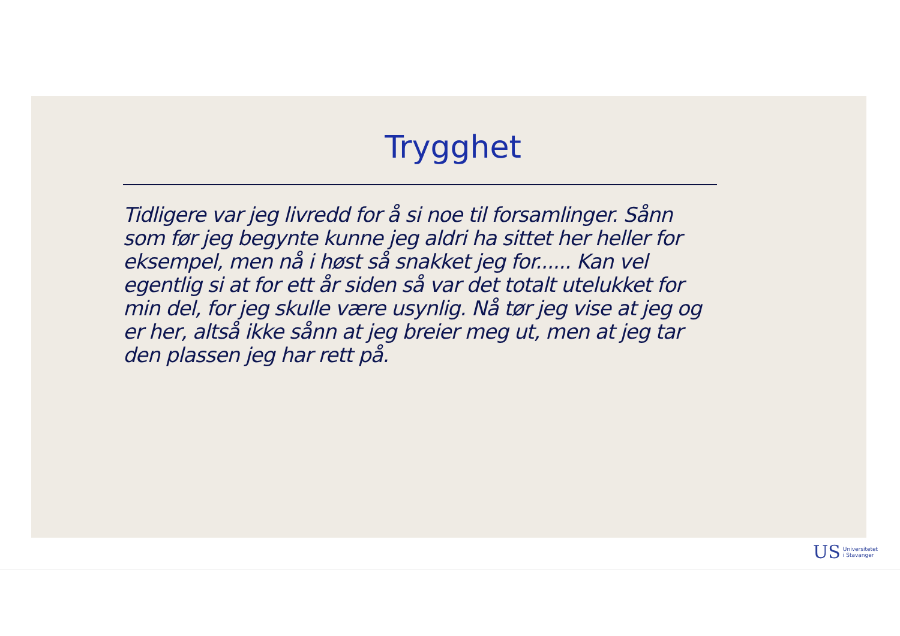Trygghet
Tidligere var jeg livredd for å si noe til forsamlinger. Sånn som før jeg begynte kunne jeg aldri ha sittet her heller for eksempel, men nå i høst så snakket jeg for...... Kan vel egentlig si at for ett år siden så var det totalt utelukket for min del, for jeg skulle være usynlig. Nå tør jeg vise at jeg og er her, altså ikke sånn at jeg breier meg ut, men at jeg tar den plassen jeg har rett på.
US Universitetet
i Stavanger